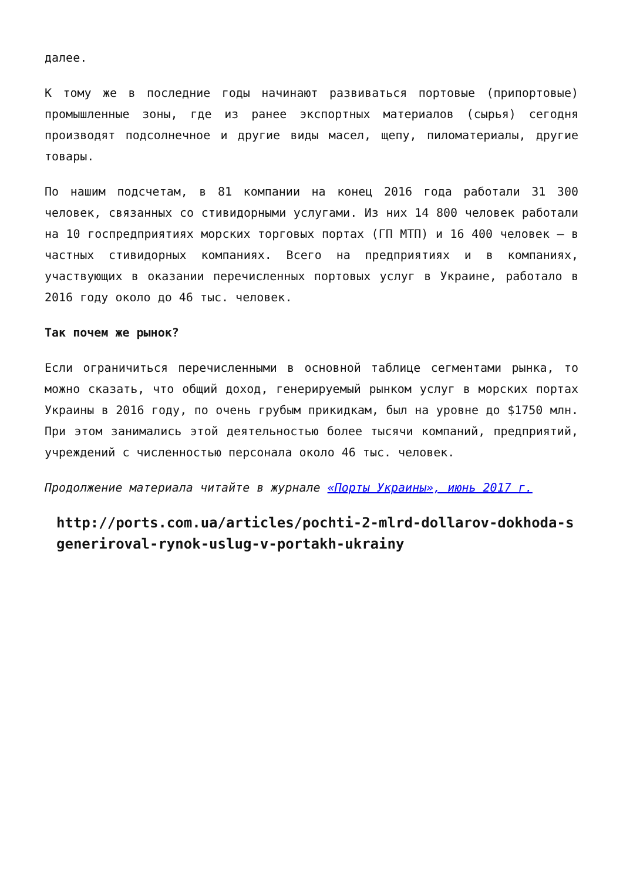далее.
К тому же в последние годы начинают развиваться портовые (припортовые) промышленные зоны, где из ранее экспортных материалов (сырья) сегодня производят подсолнечное и другие виды масел, щепу, пиломатериалы, другие товары.
По нашим подсчетам, в 81 компании на конец 2016 года работали 31 300 человек, связанных со стивидорными услугами. Из них 14 800 человек работали на 10 госпредприятиях морских торговых портах (ГП МТП) и 16 400 человек – в частных стивидорных компаниях. Всего на предприятиях и в компаниях, участвующих в оказании перечисленных портовых услуг в Украине, работало в 2016 году около до 46 тыс. человек.
Так почем же рынок?
Если ограничиться перечисленными в основной таблице сегментами рынка, то можно сказать, что общий доход, генерируемый рынком услуг в морских портах Украины в 2016 году, по очень грубым прикидкам, был на уровне до $1750 млн. При этом занимались этой деятельностью более тысячи компаний, предприятий, учреждений с численностью персонала около 46 тыс. человек.
Продолжение материала читайте в журнале «Порты Украины», июнь 2017 г.
http://ports.com.ua/articles/pochti-2-mlrd-dollarov-dokhoda-sgeneriroval-rynok-uslug-v-portakh-ukrainy